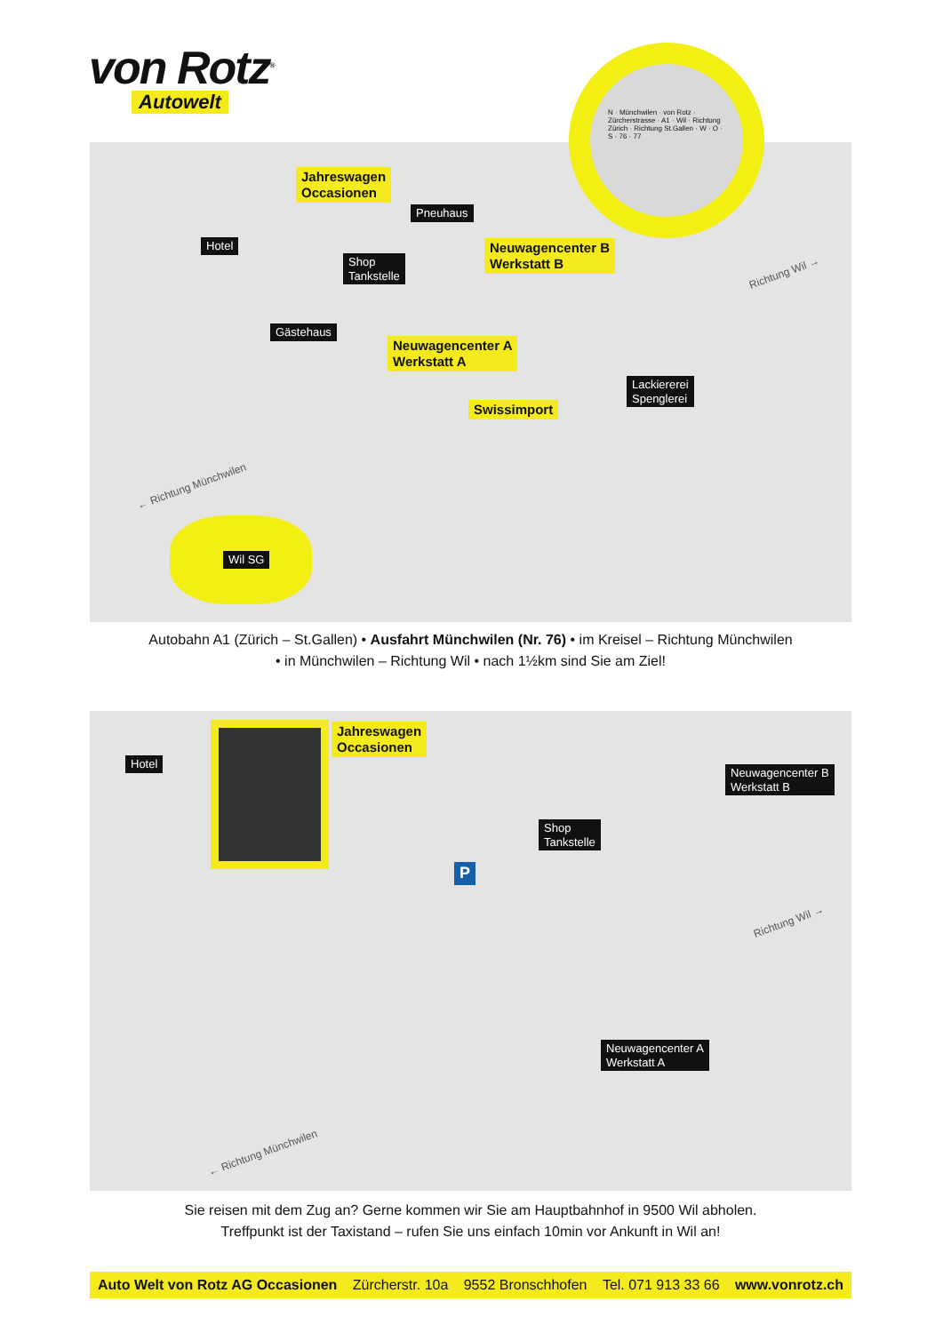von Rotz<sup>®</sup>
Autowelt
Jahreswagen
Occasionen
Pneuhaus
Hotel
Shop
Tankstelle
Neuwagencenter B
Werkstatt B
Gästehaus
Neuwagencenter A
Werkstatt A
Lackiererei
Spenglerei
Swissimport
Richtung Wil →
← Richtung Münchwilen
Wil SG
N · Münchwilen · von Rotz · Zürcherstrasse · A1 · Wil · Richtung Zürich · Richtung St.Gallen · W · O · S · 76 · 77
Autobahn A1 (Zürich – St.Gallen) • Ausfahrt Münchwilen (Nr. 76) • im Kreisel – Richtung Münchwilen
• in Münchwilen – Richtung Wil • nach 1½km sind Sie am Ziel!
Hotel
Jahreswagen
Occasionen
Neuwagencenter B
Werkstatt B
Shop
Tankstelle
P
Neuwagencenter A
Werkstatt A
Richtung Wil →
← Richtung Münchwilen
Sie reisen mit dem Zug an? Gerne kommen wir Sie am Hauptbahnhof in 9500 Wil abholen.
Treffpunkt ist der Taxistand – rufen Sie uns einfach 10min vor Ankunft in Wil an!
Auto Welt von Rotz AG Occasionen Zürcherstr. 10a 9552 Bronschhofen Tel. 071 913 33 66 www.vonrotz.ch